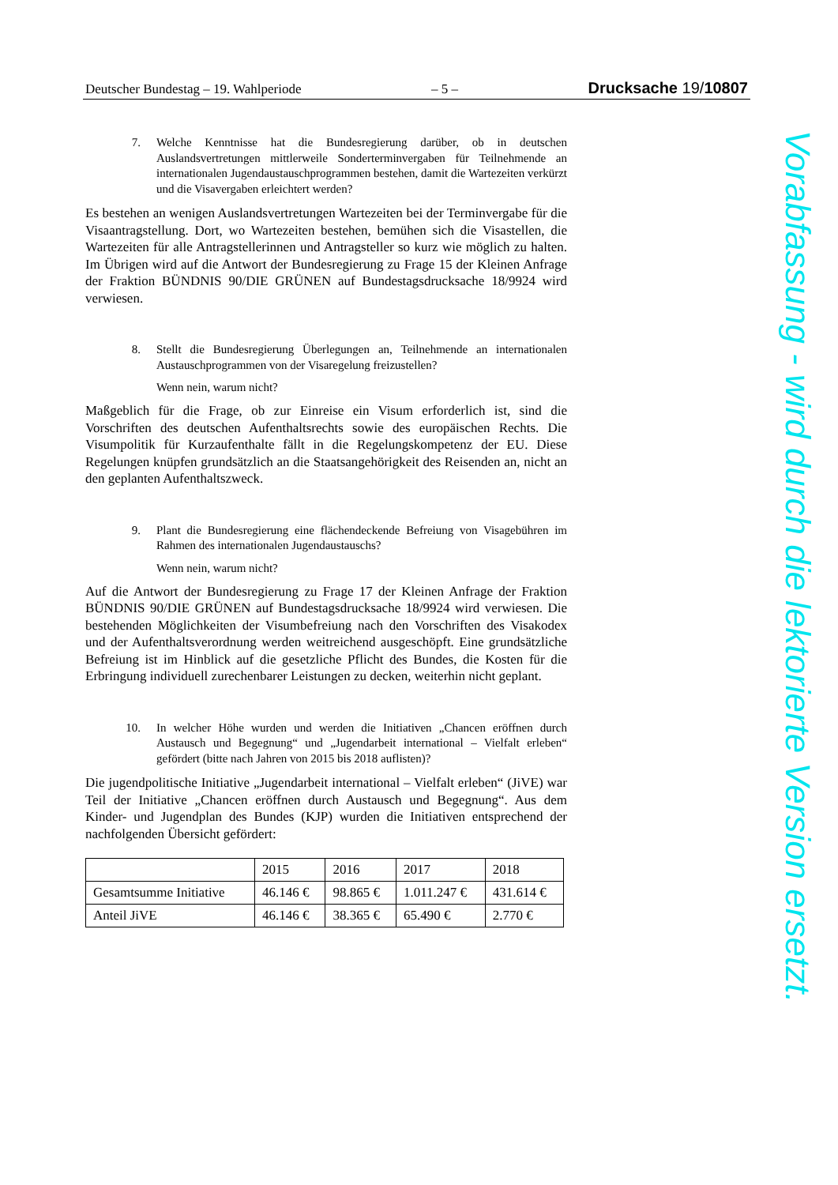Deutscher Bundestag – 19. Wahlperiode – 5 – Drucksache 19/10807
7. Welche Kenntnisse hat die Bundesregierung darüber, ob in deutschen Auslandsvertretungen mittlerweile Sonderterminvergaben für Teilnehmende an internationalen Jugendaustauschprogrammen bestehen, damit die Wartezeiten verkürzt und die Visavergaben erleichtert werden?
Es bestehen an wenigen Auslandsvertretungen Wartezeiten bei der Terminvergabe für die Visaantragstellung. Dort, wo Wartezeiten bestehen, bemühen sich die Visastellen, die Wartezeiten für alle Antragstellerinnen und Antragsteller so kurz wie möglich zu halten. Im Übrigen wird auf die Antwort der Bundesregierung zu Frage 15 der Kleinen Anfrage der Fraktion BÜNDNIS 90/DIE GRÜNEN auf Bundestagsdrucksache 18/9924 wird verwiesen.
8. Stellt die Bundesregierung Überlegungen an, Teilnehmende an internationalen Austauschprogrammen von der Visaregelung freizustellen?
Wenn nein, warum nicht?
Maßgeblich für die Frage, ob zur Einreise ein Visum erforderlich ist, sind die Vorschriften des deutschen Aufenthaltsrechts sowie des europäischen Rechts. Die Visumpolitik für Kurzaufenthalte fällt in die Regelungskompetenz der EU. Diese Regelungen knüpfen grundsätzlich an die Staatsangehörigkeit des Reisenden an, nicht an den geplanten Aufenthaltszweck.
9. Plant die Bundesregierung eine flächendeckende Befreiung von Visagebühren im Rahmen des internationalen Jugendaustauschs?
Wenn nein, warum nicht?
Auf die Antwort der Bundesregierung zu Frage 17 der Kleinen Anfrage der Fraktion BÜNDNIS 90/DIE GRÜNEN auf Bundestagsdrucksache 18/9924 wird verwiesen. Die bestehenden Möglichkeiten der Visumbefreiung nach den Vorschriften des Visakodex und der Aufenthaltsverordnung werden weitreichend ausgeschöpft. Eine grundsätzliche Befreiung ist im Hinblick auf die gesetzliche Pflicht des Bundes, die Kosten für die Erbringung individuell zurechenbarer Leistungen zu decken, weiterhin nicht geplant.
10. In welcher Höhe wurden und werden die Initiativen „Chancen eröffnen durch Austausch und Begegnung“ und „Jugendarbeit international – Vielfalt erleben“ gefördert (bitte nach Jahren von 2015 bis 2018 auflisten)?
Die jugendpolitische Initiative „Jugendarbeit international – Vielfalt erleben“ (JiVE) war Teil der Initiative „Chancen eröffnen durch Austausch und Begegnung“. Aus dem Kinder- und Jugendplan des Bundes (KJP) wurden die Initiativen entsprechend der nachfolgenden Übersicht gefördert:
| | 2015 | 2016 | 2017 | 2018 |
| Gesamtsumme Initiative | 46.146 € | 98.865 € | 1.011.247 € | 431.614 € |
| Anteil JiVE | 46.146 € | 38.365 € | 65.490 € | 2.770 € |
Vorabfassung - wird durch die lektorierte Version ersetzt.